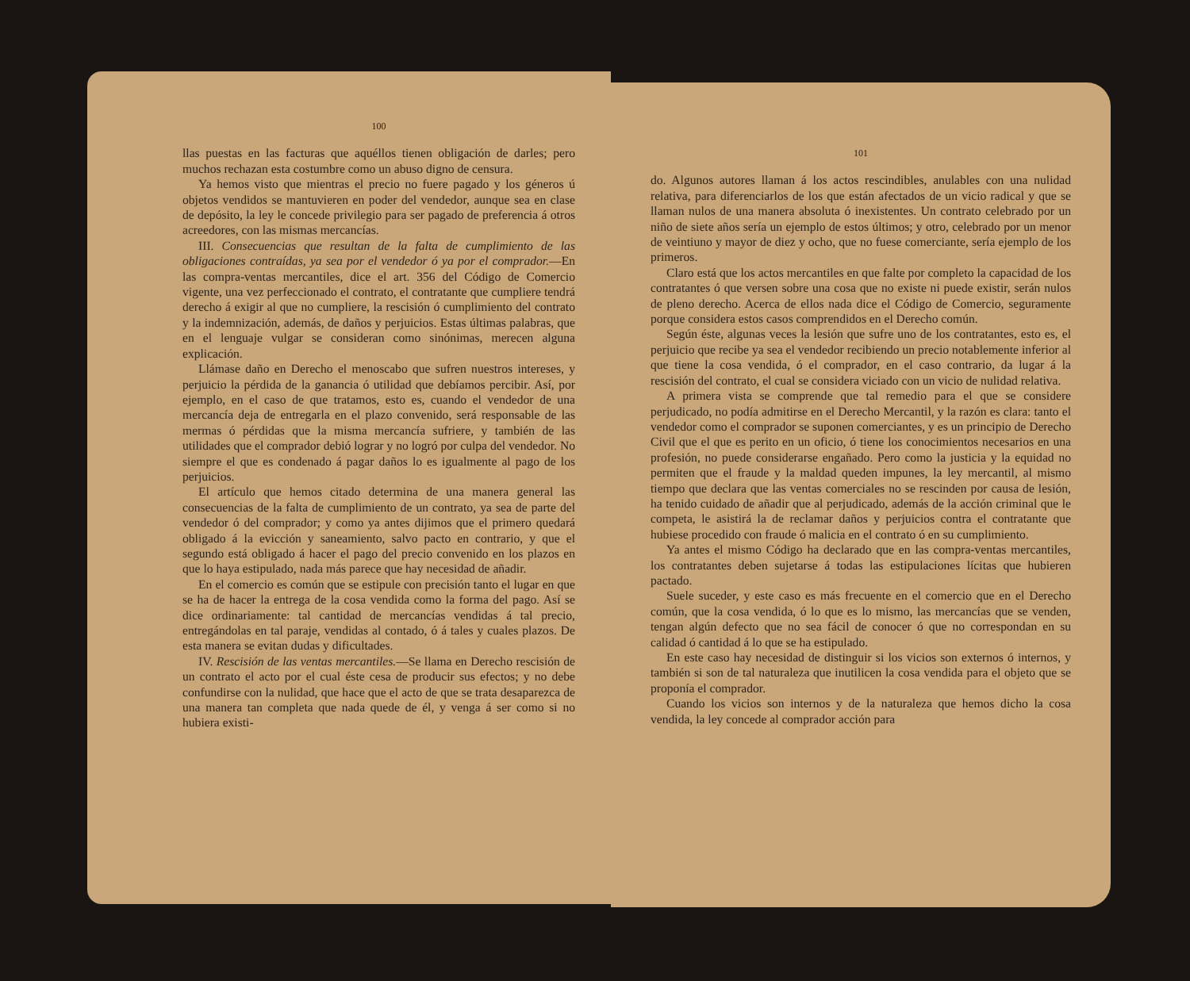100
llas puestas en las facturas que aquéllos tienen obligación de darles; pero muchos rechazan esta costumbre como un abuso digno de censura.
Ya hemos visto que mientras el precio no fuere pagado y los géneros ú objetos vendidos se mantuvieren en poder del vendedor, aunque sea en clase de depósito, la ley le concede privilegio para ser pagado de preferencia á otros acreedores, con las mismas mercancías.
III. Consecuencias que resultan de la falta de cumplimiento de las obligaciones contraídas, ya sea por el vendedor ó ya por el comprador.—En las compra-ventas mercantiles, dice el art. 356 del Código de Comercio vigente, una vez perfeccionado el contrato, el contratante que cumpliere tendrá derecho á exigir al que no cumpliere, la rescisión ó cumplimiento del contrato y la indemnización, además, de daños y perjuicios. Estas últimas palabras, que en el lenguaje vulgar se consideran como sinónimas, merecen alguna explicación.
Llámase daño en Derecho el menoscabo que sufren nuestros intereses, y perjuicio la pérdida de la ganancia ó utilidad que debíamos percibir. Así, por ejemplo, en el caso de que tratamos, esto es, cuando el vendedor de una mercancía deja de entregarla en el plazo convenido, será responsable de las mermas ó pérdidas que la misma mercancía sufriere, y también de las utilidades que el comprador debió lograr y no logró por culpa del vendedor. No siempre el que es condenado á pagar daños lo es igualmente al pago de los perjuicios.
El artículo que hemos citado determina de una manera general las consecuencias de la falta de cumplimiento de un contrato, ya sea de parte del vendedor ó del comprador; y como ya antes dijimos que el primero quedará obligado á la evicción y saneamiento, salvo pacto en contrario, y que el segundo está obligado á hacer el pago del precio convenido en los plazos en que lo haya estipulado, nada más parece que hay necesidad de añadir.
En el comercio es común que se estipule con precisión tanto el lugar en que se ha de hacer la entrega de la cosa vendida como la forma del pago. Así se dice ordinariamente: tal cantidad de mercancías vendidas á tal precio, entregándolas en tal paraje, vendidas al contado, ó á tales y cuales plazos. De esta manera se evitan dudas y dificultades.
IV. Rescisión de las ventas mercantiles.—Se llama en Derecho rescisión de un contrato el acto por el cual éste cesa de producir sus efectos; y no debe confundirse con la nulidad, que hace que el acto de que se trata desaparezca de una manera tan completa que nada quede de él, y venga á ser como si no hubiera existi-
101
do. Algunos autores llaman á los actos rescindibles, anulables con una nulidad relativa, para diferenciarlos de los que están afectados de un vicio radical y que se llaman nulos de una manera absoluta ó inexistentes. Un contrato celebrado por un niño de siete años sería un ejemplo de estos últimos; y otro, celebrado por un menor de veintiuno y mayor de diez y ocho, que no fuese comerciante, sería ejemplo de los primeros.
Claro está que los actos mercantiles en que falte por completo la capacidad de los contratantes ó que versen sobre una cosa que no existe ni puede existir, serán nulos de pleno derecho. Acerca de ellos nada dice el Código de Comercio, seguramente porque considera estos casos comprendidos en el Derecho común.
Según éste, algunas veces la lesión que sufre uno de los contratantes, esto es, el perjuicio que recibe ya sea el vendedor recibiendo un precio notablemente inferior al que tiene la cosa vendida, ó el comprador, en el caso contrario, da lugar á la rescisión del contrato, el cual se considera viciado con un vicio de nulidad relativa.
A primera vista se comprende que tal remedio para el que se considere perjudicado, no podía admitirse en el Derecho Mercantil, y la razón es clara: tanto el vendedor como el comprador se suponen comerciantes, y es un principio de Derecho Civil que el que es perito en un oficio, ó tiene los conocimientos necesarios en una profesión, no puede considerarse engañado. Pero como la justicia y la equidad no permiten que el fraude y la maldad queden impunes, la ley mercantil, al mismo tiempo que declara que las ventas comerciales no se rescinden por causa de lesión, ha tenido cuidado de añadir que al perjudicado, además de la acción criminal que le competa, le asistirá la de reclamar daños y perjuicios contra el contratante que hubiese procedido con fraude ó malicia en el contrato ó en su cumplimiento.
Ya antes el mismo Código ha declarado que en las compra-ventas mercantiles, los contratantes deben sujetarse á todas las estipulaciones lícitas que hubieren pactado.
Suele suceder, y este caso es más frecuente en el comercio que en el Derecho común, que la cosa vendida, ó lo que es lo mismo, las mercancías que se venden, tengan algún defecto que no sea fácil de conocer ó que no correspondan en su calidad ó cantidad á lo que se ha estipulado.
En este caso hay necesidad de distinguir si los vicios son externos ó internos, y también si son de tal naturaleza que inutilicen la cosa vendida para el objeto que se proponía el comprador.
Cuando los vicios son internos y de la naturaleza que hemos dicho la cosa vendida, la ley concede al comprador acción para